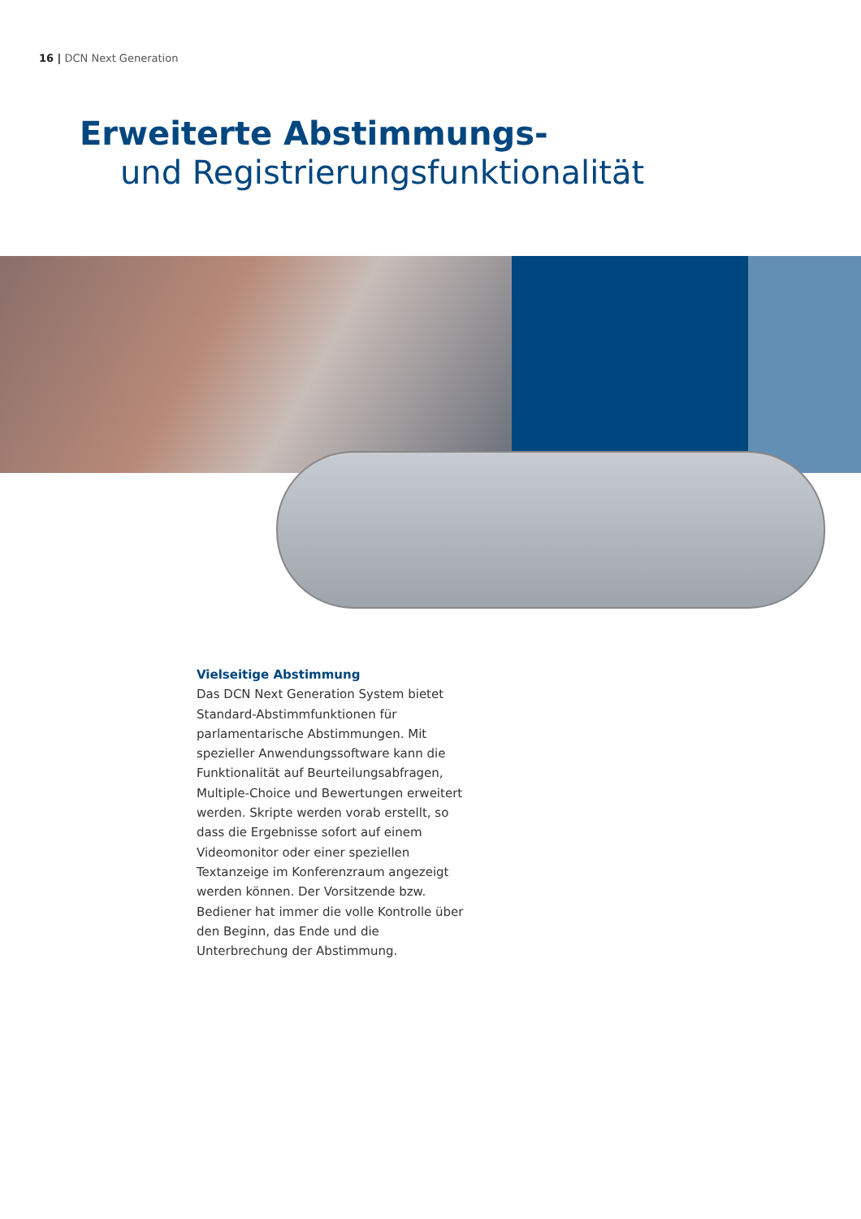16 | DCN Next Generation
Erweiterte Abstimmungs-
und Registrierungsfunktionalität
Vielseitige Abstimmung
Das DCN Next Generation System bietet Standard-Abstimmfunktionen für parlamentarische Abstimmungen. Mit spezieller Anwendungssoftware kann die Funktionalität auf Beurteilungsabfragen, Multiple-Choice und Bewertungen erweitert werden. Skripte werden vorab erstellt, so dass die Ergebnisse sofort auf einem Videomonitor oder einer speziellen Textanzeige im Konferenzraum angezeigt werden können. Der Vorsitzende bzw. Bediener hat immer die volle Kontrolle über den Beginn, das Ende und die Unterbrechung der Abstimmung.